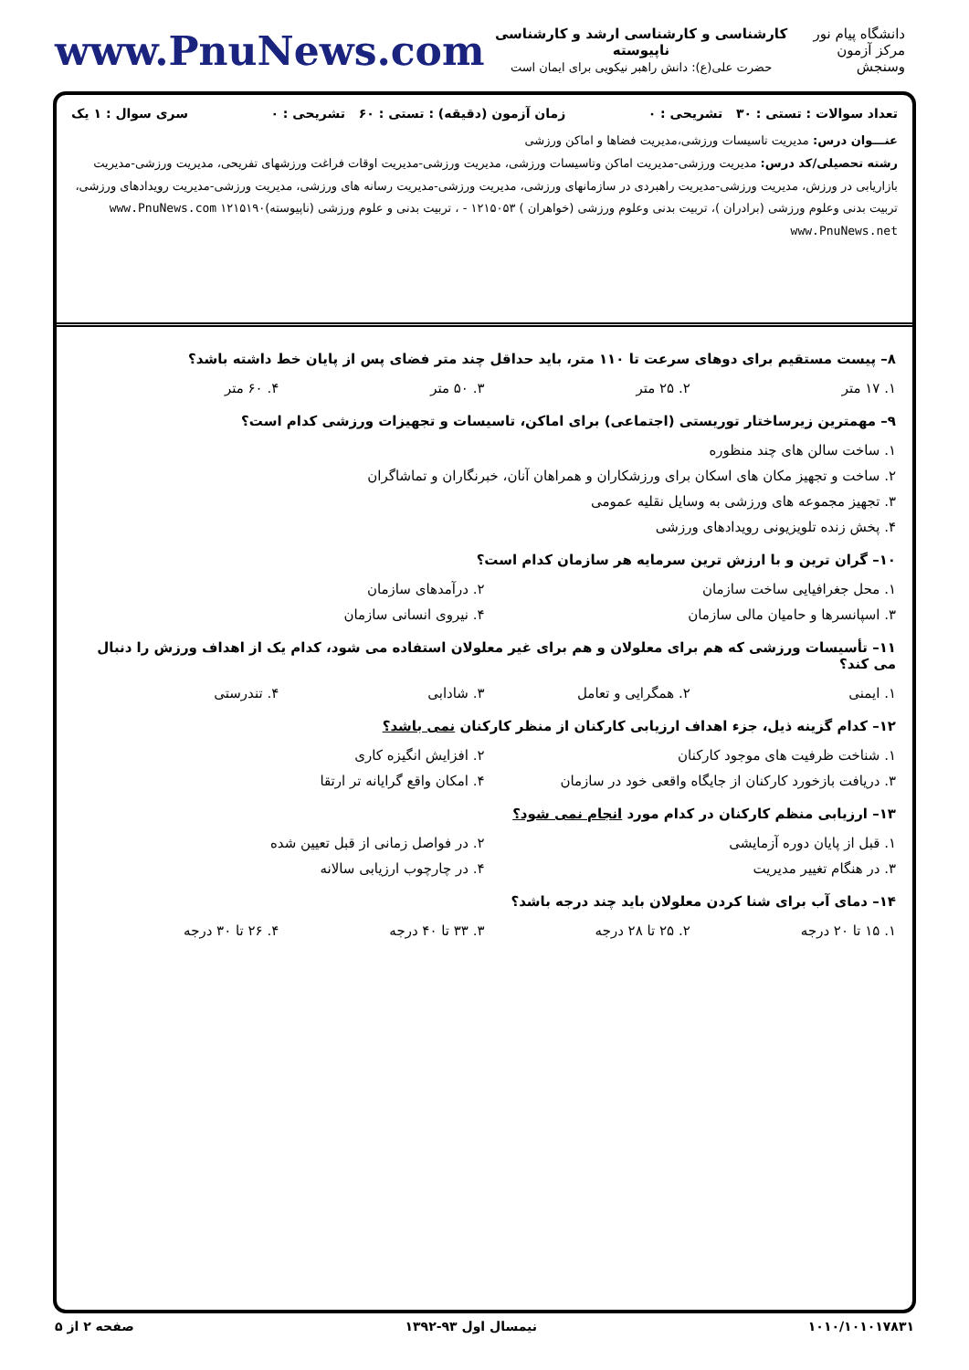دانشگاه پیام نور
مرکز آزمون وسنجش
کارشناسی و کارشناسی ارشد و کارشناسی ناپیوسته
حضرت علی(ع): دانش راهبر نیکویی برای ایمان است
www.PnuNews.com
تعداد سوالات : تستی : ۳۰ تشریحی : ۰ زمان آزمون (دقیقه) : تستی : ۶۰ تشریحی : ۰ سری سوال : ۱ یک
عنـــوان درس: مدیریت تاسیسات ورزشی،مدیریت فضاها و اماکن ورزشی
رشته تحصیلی/کد درس: مدیریت ورزشی-مدیریت اماکن وتاسیسات ورزشی، مدیریت ورزشی-مدیریت اوقات فراغت ورزشهای تفریحی، مدیریت ورزشی-مدیریت بازاریابی در ورزش، مدیریت ورزشی-مدیریت راهبردی در سازمانهای ورزشی، مدیریت ورزشی-مدیریت رسانه های ورزشی، مدیریت ورزشی-مدیریت رویدادهای ورزشی، تربیت بدنی وعلوم ورزشی (برادران )، تربیت بدنی وعلوم ورزشی (خواهران ) ۱۲۱۵۰۵۳ - ، تربیت بدنی و علوم ورزشی (ناپیوسته)۱۲۱۵۱۹۰ www.PnuNews.com www.PnuNews.net
۸– پیست مستقیم برای دوهای سرعت تا ۱۱۰ متر، باید حداقل چند متر فضای پس از پایان خط داشته باشد؟
۱. ۱۷ متر ۲. ۲۵ متر ۳. ۵۰ متر ۴. ۶۰ متر
۹– مهمترین زیرساختار توریستی (اجتماعی) برای اماکن، تاسیسات و تجهیزات ورزشی کدام است؟
۱. ساخت سالن های چند منظوره
۲. ساخت و تجهیز مکان های اسکان برای ورزشکاران و همراهان آنان، خبرنگاران و تماشاگران
۳. تجهیز مجموعه های ورزشی به وسایل نقلیه عمومی
۴. پخش زنده تلویزیونی رویدادهای ورزشی
۱۰– گران ترین و با ارزش ترین سرمایه هر سازمان کدام است؟
۱. محل جغرافیایی ساخت سازمان ۲. درآمدهای سازمان
۳. اسپانسرها و حامیان مالی سازمان ۴. نیروی انسانی سازمان
۱۱– تأسیسات ورزشی که هم برای معلولان و هم برای غیر معلولان استفاده می شود، کدام یک از اهداف ورزش را دنبال می کند؟
۱. ایمنی ۲. همگرایی و تعامل ۳. شادابی ۴. تندرستی
۱۲– کدام گزینه ذیل، جزء اهداف ارزیابی کارکنان از منظر کارکنان نمی باشد؟
۱. شناخت ظرفیت های موجود کارکنان ۲. افزایش انگیزه کاری
۳. دریافت بازخورد کارکنان از جایگاه واقعی خود در سازمان ۴. امکان واقع گرایانه تر ارتقا
۱۳– ارزیابی منظم کارکنان در کدام مورد انجام نمی شود؟
۱. قبل از پایان دوره آزمایشی ۲. در فواصل زمانی از قبل تعیین شده
۳. در هنگام تغییر مدیریت ۴. در چارچوب ارزیابی سالانه
۱۴– دمای آب برای شنا کردن معلولان باید چند درجه باشد؟
۱. ۱۵ تا ۲۰ درجه ۲. ۲۵ تا ۲۸ درجه ۳. ۳۳ تا ۴۰ درجه ۴. ۲۶ تا ۳۰ درجه
۱۰۱۰/۱۰۱۰۱۷۸۳۱ نیمسال اول ۹۳-۱۳۹۲ صفحه ۲ از ۵